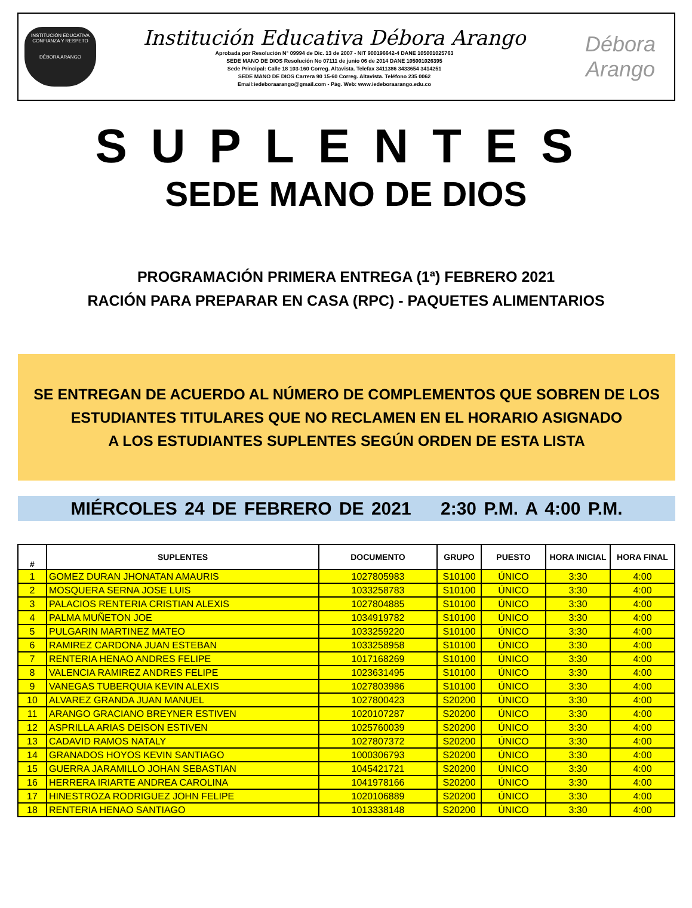INSTITUCIÓN EDUCATIVA
CONFIANZA Y RESPETO
DÉBORA ARANGO
Institución Educativa Débora Arango
Aprobada por Resolución N° 09994 de Dic. 13 de 2007 - NIT 900196642-4 DANE 105001025763
SEDE MANO DE DIOS Resolución No 07111 de junio 06 de 2014 DANE 105001026395
Sede Principal: Calle 18 103-160 Correg. Altavista. Telefax 3411386 3433654 3414251
SEDE MANO DE DIOS Carrera 90 15-60 Correg. Altavista. Teléfono 235 0062
Email:iedeboraarango@gmail.com - Pág. Web: www.iedeboraarango.edu.co
Débora
Arango
SUPLENTES
SEDE MANO DE DIOS
PROGRAMACIÓN PRIMERA ENTREGA (1ª) FEBRERO 2021
RACIÓN PARA PREPARAR EN CASA (RPC) - PAQUETES ALIMENTARIOS
SE ENTREGAN DE ACUERDO AL NÚMERO DE COMPLEMENTOS QUE SOBREN DE LOS
ESTUDIANTES TITULARES QUE NO RECLAMEN EN EL HORARIO ASIGNADO
A LOS ESTUDIANTES SUPLENTES SEGÚN ORDEN DE ESTA LISTA
MIÉRCOLES 24 DE FEBRERO DE 2021 2:30 P.M. A 4:00 P.M.
| # | SUPLENTES | DOCUMENTO | GRUPO | PUESTO | HORA INICIAL | HORA FINAL |
| --- | --- | --- | --- | --- | --- | --- |
| 1 | GOMEZ DURAN JHONATAN AMAURIS | 1027805983 | S10100 | ÚNICO | 3:30 | 4:00 |
| 2 | MOSQUERA SERNA JOSE LUIS | 1033258783 | S10100 | ÚNICO | 3:30 | 4:00 |
| 3 | PALACIOS RENTERIA CRISTIAN ALEXIS | 1027804885 | S10100 | ÚNICO | 3:30 | 4:00 |
| 4 | PALMA MUÑETON JOE | 1034919782 | S10100 | ÚNICO | 3:30 | 4:00 |
| 5 | PULGARIN MARTINEZ MATEO | 1033259220 | S10100 | ÚNICO | 3:30 | 4:00 |
| 6 | RAMIREZ CARDONA JUAN ESTEBAN | 1033258958 | S10100 | ÚNICO | 3:30 | 4:00 |
| 7 | RENTERIA HENAO ANDRES FELIPE | 1017168269 | S10100 | ÚNICO | 3:30 | 4:00 |
| 8 | VALENCIA RAMIREZ ANDRES FELIPE | 1023631495 | S10100 | ÚNICO | 3:30 | 4:00 |
| 9 | VANEGAS TUBERQUIA KEVIN ALEXIS | 1027803986 | S10100 | ÚNICO | 3:30 | 4:00 |
| 10 | ALVAREZ GRANDA JUAN MANUEL | 1027800423 | S20200 | ÚNICO | 3:30 | 4:00 |
| 11 | ARANGO GRACIANO BREYNER ESTIVEN | 1020107287 | S20200 | ÚNICO | 3:30 | 4:00 |
| 12 | ASPRILLA ARIAS DEISON ESTIVEN | 1025760039 | S20200 | ÚNICO | 3:30 | 4:00 |
| 13 | CADAVID RAMOS NATALY | 1027807372 | S20200 | ÚNICO | 3:30 | 4:00 |
| 14 | GRANADOS HOYOS KEVIN SANTIAGO | 1000306793 | S20200 | ÚNICO | 3:30 | 4:00 |
| 15 | GUERRA JARAMILLO JOHAN SEBASTIAN | 1045421721 | S20200 | ÚNICO | 3:30 | 4:00 |
| 16 | HERRERA IRIARTE ANDREA CAROLINA | 1041978166 | S20200 | ÚNICO | 3:30 | 4:00 |
| 17 | HINESTROZA RODRIGUEZ JOHN FELIPE | 1020106889 | S20200 | ÚNICO | 3:30 | 4:00 |
| 18 | RENTERIA HENAO SANTIAGO | 1013338148 | S20200 | ÚNICO | 3:30 | 4:00 |